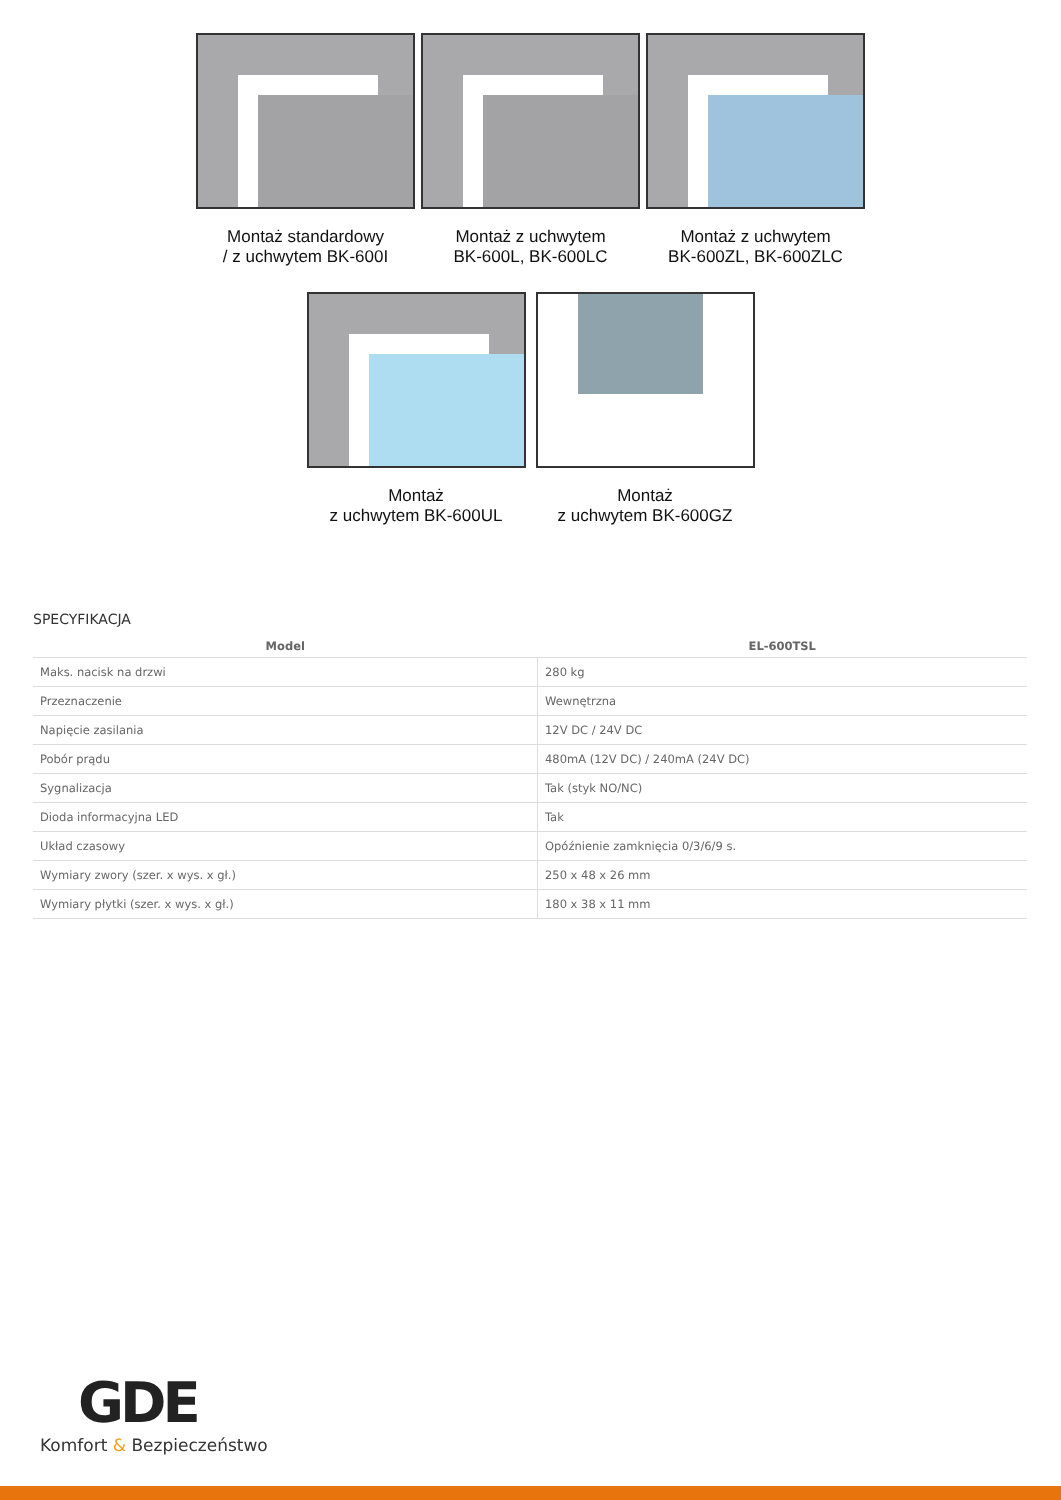Montaż standardowy
/ z uchwytem BK-600I
Montaż z uchwytem
BK-600L, BK-600LC
Montaż z uchwytem
BK-600ZL, BK-600ZLC
Montaż
z uchwytem BK-600UL
Montaż
z uchwytem BK-600GZ
SPECYFIKACJA
| Model | EL-600TSL |
| --- | --- |
| Maks. nacisk na drzwi | 280 kg |
| Przeznaczenie | Wewnętrzna |
| Napięcie zasilania | 12V DC / 24V DC |
| Pobór prądu | 480mA (12V DC) / 240mA (24V DC) |
| Sygnalizacja | Tak (styk NO/NC) |
| Dioda informacyjna LED | Tak |
| Układ czasowy | Opóźnienie zamknięcia 0/3/6/9 s. |
| Wymiary zwory (szer. x wys. x gł.) | 250 x 48 x 26 mm |
| Wymiary płytki (szer. x wys. x gł.) | 180 x 38 x 11 mm |
GDE
Komfort & Bezpieczeństwo